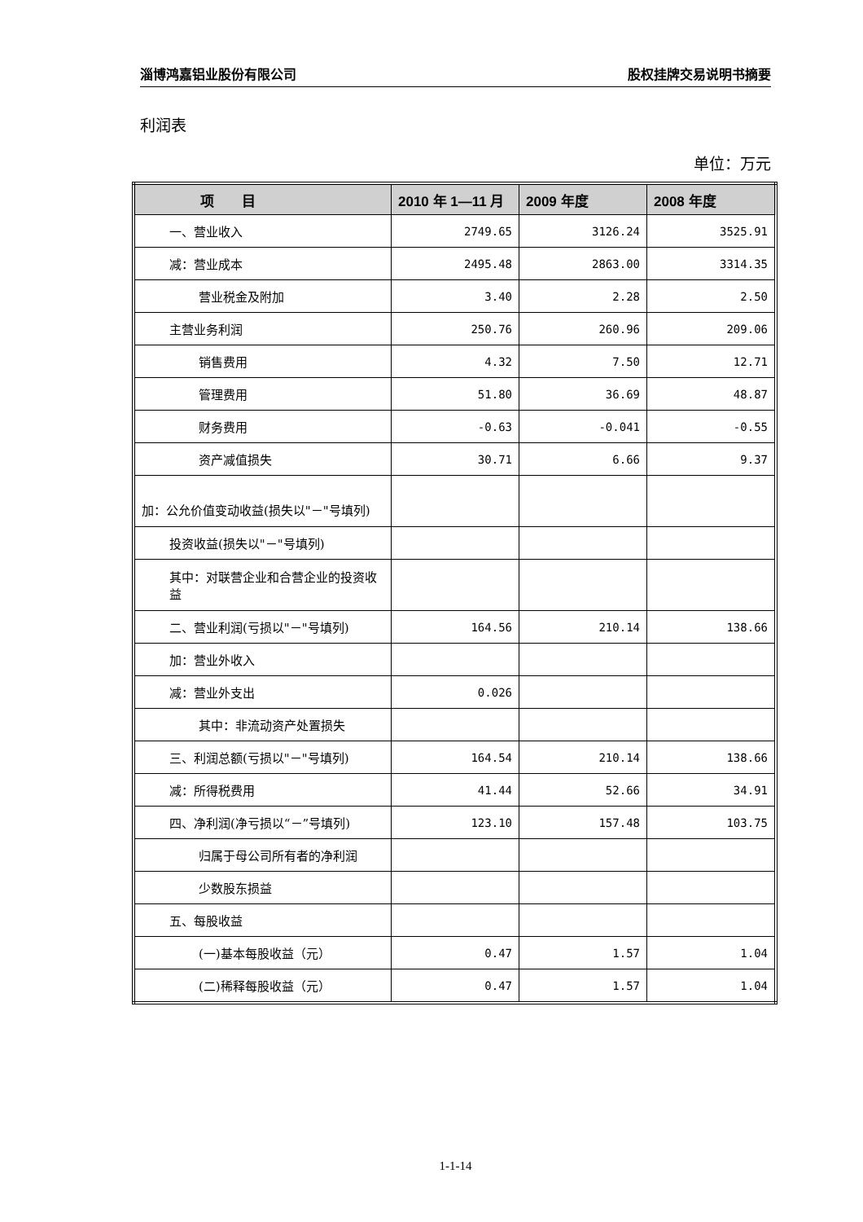淄博鸿嘉铝业股份有限公司 股权挂牌交易说明书摘要
利润表
单位：万元
| 项 目 | 2010 年 1—11 月 | 2009 年度 | 2008 年度 |
| --- | --- | --- | --- |
| 一、营业收入 | 2749.65 | 3126.24 | 3525.91 |
| 减：营业成本 | 2495.48 | 2863.00 | 3314.35 |
| 营业税金及附加 | 3.40 | 2.28 | 2.50 |
| 主营业务利润 | 250.76 | 260.96 | 209.06 |
| 销售费用 | 4.32 | 7.50 | 12.71 |
| 管理费用 | 51.80 | 36.69 | 48.87 |
| 财务费用 | -0.63 | -0.041 | -0.55 |
| 资产减值损失 | 30.71 | 6.66 | 9.37 |
| 加：公允价值变动收益(损失以"－"号填列) | | | |
| 投资收益(损失以"－"号填列) | | | |
| 其中：对联营企业和合营企业的投资收益 | | | |
| 二、营业利润(亏损以"－"号填列) | 164.56 | 210.14 | 138.66 |
| 加：营业外收入 | | | |
| 减：营业外支出 | 0.026 | | |
| 其中：非流动资产处置损失 | | | |
| 三、利润总额(亏损以"－"号填列) | 164.54 | 210.14 | 138.66 |
| 减：所得税费用 | 41.44 | 52.66 | 34.91 |
| 四、净利润(净亏损以“－”号填列) | 123.10 | 157.48 | 103.75 |
| 归属于母公司所有者的净利润 | | | |
| 少数股东损益 | | | |
| 五、每股收益 | | | |
| (一)基本每股收益（元） | 0.47 | 1.57 | 1.04 |
| (二)稀释每股收益（元） | 0.47 | 1.57 | 1.04 |
1-1-14